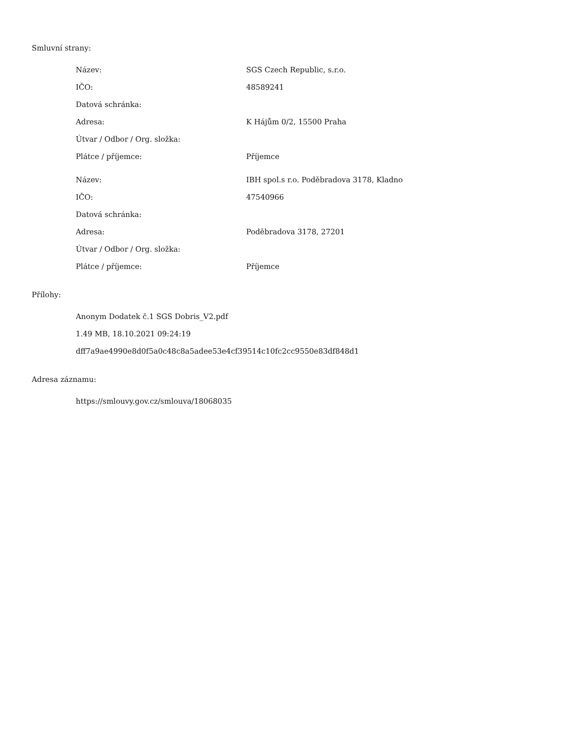Smluvní strany:
| Název: | SGS Czech Republic, s.r.o. |
| IČO: | 48589241 |
| Datová schránka: | |
| Adresa: | K Hájům 0/2, 15500 Praha |
| Útvar / Odbor / Org. složka: | |
| Plátce / příjemce: | Příjemce |
| Název: | IBH spol.s r.o. Poděbradova 3178, Kladno |
| IČO: | 47540966 |
| Datová schránka: | |
| Adresa: | Poděbradova 3178, 27201 |
| Útvar / Odbor / Org. složka: | |
| Plátce / příjemce: | Příjemce |
Přílohy:
Anonym Dodatek č.1 SGS Dobris_V2.pdf
1.49 MB, 18.10.2021 09:24:19
dff7a9ae4990e8d0f5a0c48c8a5adee53e4cf39514c10fc2cc9550e83df848d1
Adresa záznamu:
https://smlouvy.gov.cz/smlouva/18068035